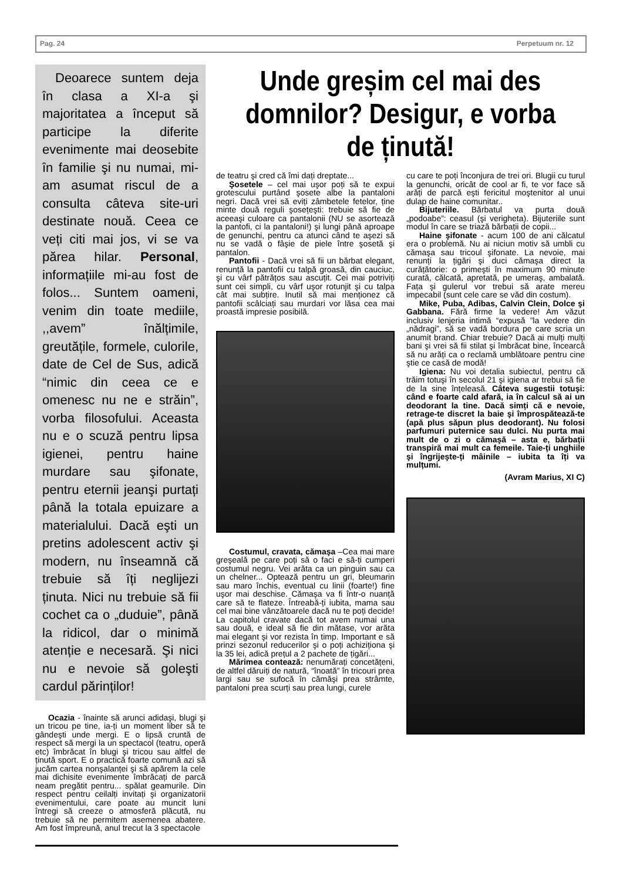Pag. 24 Perpetuum nr. 12
Deoarece suntem deja în clasa a XI-a şi majoritatea a început să participe la diferite evenimente mai deosebite în familie şi nu numai, mi-am asumat riscul de a consulta câteva site-uri destinate nouă. Ceea ce veți citi mai jos, vi se va părea hilar. Personal, informațiile mi-au fost de folos... Suntem oameni, venim din toate mediile, ,,avem” înălțimile, greutățile, formele, culorile, date de Cel de Sus, adică “nimic din ceea ce e omenesc nu ne e străin”, vorba filosofului. Aceasta nu e o scuză pentru lipsa igienei, pentru haine murdare sau şifonate, pentru eternii jeanşi purtați până la totala epuizare a materialului. Dacă eşti un pretins adolescent activ şi modern, nu înseamnă că trebuie să îți neglijezi ținuta. Nici nu trebuie să fii cochet ca o „duduie”, până la ridicol, dar o minimă atenție e necesară. Şi nici nu e nevoie să goleşti cardul părinților!
Ocazia - înainte să arunci adidaşi, blugi şi un tricou pe tine, ia-ți un moment liber să te gândeşti unde mergi. E o lipsă cruntă de respect să mergi la un spectacol (teatru, operă etc) îmbrăcat în blugi şi tricou sau altfel de ținută sport. E o practică foarte comună azi să jucăm cartea nonşalanței şi să apărem la cele mai dichisite evenimente îmbrăcați de parcă neam pregătit pentru... spălat geamurile. Din respect pentru ceilalți invitați şi organizatorii evenimentului, care poate au muncit luni întregi să creeze o atmosferă plăcută, nu trebuie să ne permitem asemenea abatere. Am fost împreună, anul trecut la 3 spectacole
Unde greșim cel mai des domnilor? Desigur, e vorba de ținută!
de teatru şi cred că îmi dați dreptate...
Şosetele – cel mai uşor poți să te expui grotescului purtând şosete albe la pantaloni negri. Dacă vrei să eviți zâmbetele fetelor, ține minte două reguli şosețeşti: trebuie să fie de aceeaşi culoare ca pantalonii (NU se asortează la pantofi, ci la pantaloni!) şi lungi până aproape de genunchi, pentru ca atunci când te aşezi să nu se vadă o fâşie de piele între şosetă şi pantalon.
Pantofii - Dacă vrei să fii un bărbat elegant, renunță la pantofii cu talpă groasă, din cauciuc, şi cu vârf pătrățos sau ascuțit. Cei mai potriviți sunt cei simpli, cu vârf uşor rotunjit şi cu talpa cât mai subțire. Inutil să mai menționez că pantofii scâlciați sau murdari vor lăsa cea mai proastă impresie posibilă.
Costumul, cravata, cămaşa –Cea mai mare greşeală pe care poți să o faci e să-ți cumperi costumul negru. Vei arăta ca un pinguin sau ca un chelner... Optează pentru un gri, bleumarin sau maro închis, eventual cu linii (foarte!) fine uşor mai deschise. Cămaşa va fi într-o nuanță care să te flateze. Întreabă-ți iubita, mama sau cel mai bine vânzătoarele dacă nu te poți decide! La capitolul cravate dacă tot avem numai una sau două, e ideal să fie din mătase, vor arăta mai elegant şi vor rezista în timp. Important e să prinzi sezonul reducerilor şi o poți achiziționa şi la 35 lei, adică prețul a 2 pachete de țigări...
Mărimea contează: nenumărați concetățeni, de altfel dăruiți de natură, “înoată” în tricouri prea largi sau se sufocă în cămăşi prea strâmte, pantaloni prea scurți sau prea lungi, curele
cu care te poți înconjura de trei ori. Blugii cu turul la genunchi, oricât de cool ar fi, te vor face să arăți de parcă eşti fericitul moştenitor al unui dulap de haine comunitar..
Bijuteriile. Bărbatul va purta două „podoabe”: ceasul (şi verigheta). Bijuteriile sunt modul în care se triază bărbații de copii...
Haine şifonate - acum 100 de ani călcatul era o problemă. Nu ai niciun motiv să umbli cu cămaşa sau tricoul şifonate. La nevoie, mai renunți la țigări şi duci cămaşa direct la curățătorie: o primeşti în maximum 90 minute curată, călcată, apretată, pe umeraş, ambalată. Fața şi gulerul vor trebui să arate mereu impecabil (sunt cele care se văd din costum).
Mike, Puba, Adibas, Calvin Clein, Dolce şi Gabbana. Fără firme la vedere! Am văzut inclusiv lenjeria intimă “expusă ”la vedere din „nădragi”, să se vadă bordura pe care scria un anumit brand. Chiar trebuie? Dacă ai mulți mulți bani şi vrei să fii stilat şi îmbrăcat bine, încearcă să nu arăți ca o reclamă umblătoare pentru cine ştie ce casă de modă!
Igiena: Nu voi detalia subiectul, pentru că trăim totuşi în secolul 21 şi igiena ar trebui să fie de la sine înțeleasă. Câteva sugestii totuşi: când e foarte cald afară, ia în calcul să ai un deodorant la tine. Dacă simți că e nevoie, retrage-te discret la baie şi împrospătează-te (apă plus săpun plus deodorant). Nu folosi parfumuri puternice sau dulci. Nu purta mai mult de o zi o cămaşă – asta e, bărbații transpiră mai mult ca femeile. Taie-ți unghiile şi îngrijeşte-ți mâinile – iubita ta îți va mulțumi.
(Avram Marius, XI C)